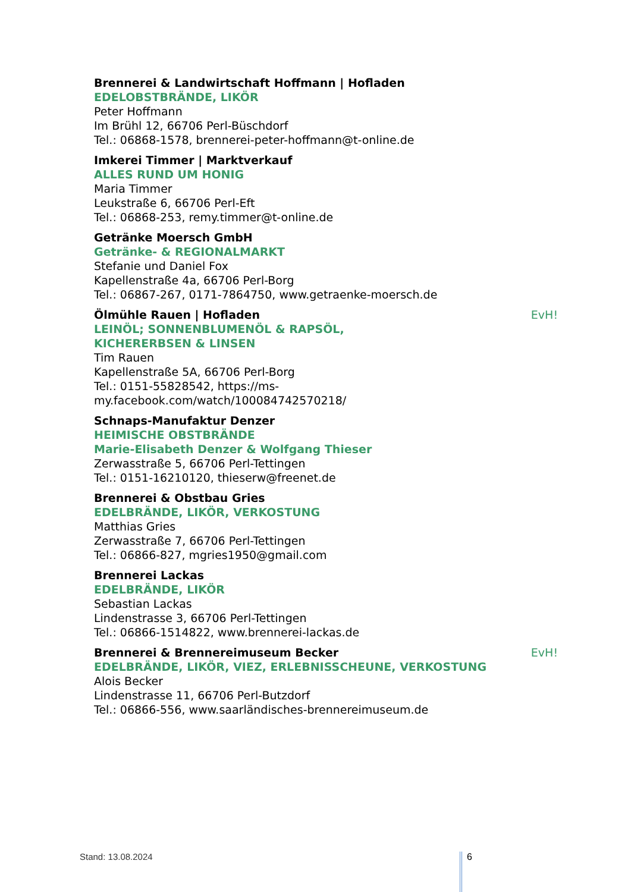Brennerei & Landwirtschaft Hoffmann | Hofladen
EDELOBSTBRÄNDE, LIKÖR
Peter Hoffmann
Im Brühl 12, 66706 Perl-Büschdorf
Tel.: 06868-1578, brennerei-peter-hoffmann@t-online.de
Imkerei Timmer | Marktverkauf
ALLES RUND UM HONIG
Maria Timmer
Leukstraße 6, 66706 Perl-Eft
Tel.: 06868-253, remy.timmer@t-online.de
Getränke Moersch GmbH
Getränke- & REGIONALMARKT
Stefanie und Daniel Fox
Kapellenstraße 4a, 66706 Perl-Borg
Tel.: 06867-267, 0171-7864750, www.getraenke-moersch.de
Ölmühle Rauen | Hofladen EvH!
LEINÖL; SONNENBLUMENÖL & RAPSÖL,
KICHERERBSEN & LINSEN
Tim Rauen
Kapellenstraße 5A, 66706 Perl-Borg
Tel.: 0151-55828542, https://ms-
my.facebook.com/watch/100084742570218/
Schnaps-Manufaktur Denzer
HEIMISCHE OBSTBRÄNDE
Marie-Elisabeth Denzer & Wolfgang Thieser
Zerwasstraße 5, 66706 Perl-Tettingen
Tel.: 0151-16210120, thieserw@freenet.de
Brennerei & Obstbau Gries
EDELBRÄNDE, LIKÖR, VERKOSTUNG
Matthias Gries
Zerwasstraße 7, 66706 Perl-Tettingen
Tel.: 06866-827, mgries1950@gmail.com
Brennerei Lackas
EDELBRÄNDE, LIKÖR
Sebastian Lackas
Lindenstrasse 3, 66706 Perl-Tettingen
Tel.: 06866-1514822, www.brennerei-lackas.de
Brennerei & Brennereimuseum Becker EvH!
EDELBRÄNDE, LIKÖR, VIEZ, ERLEBNISSCHEUNE, VERKOSTUNG
Alois Becker
Lindenstrasse 11, 66706 Perl-Butzdorf
Tel.: 06866-556, www.saarländisches-brennereimuseum.de
Stand: 13.08.2024 6